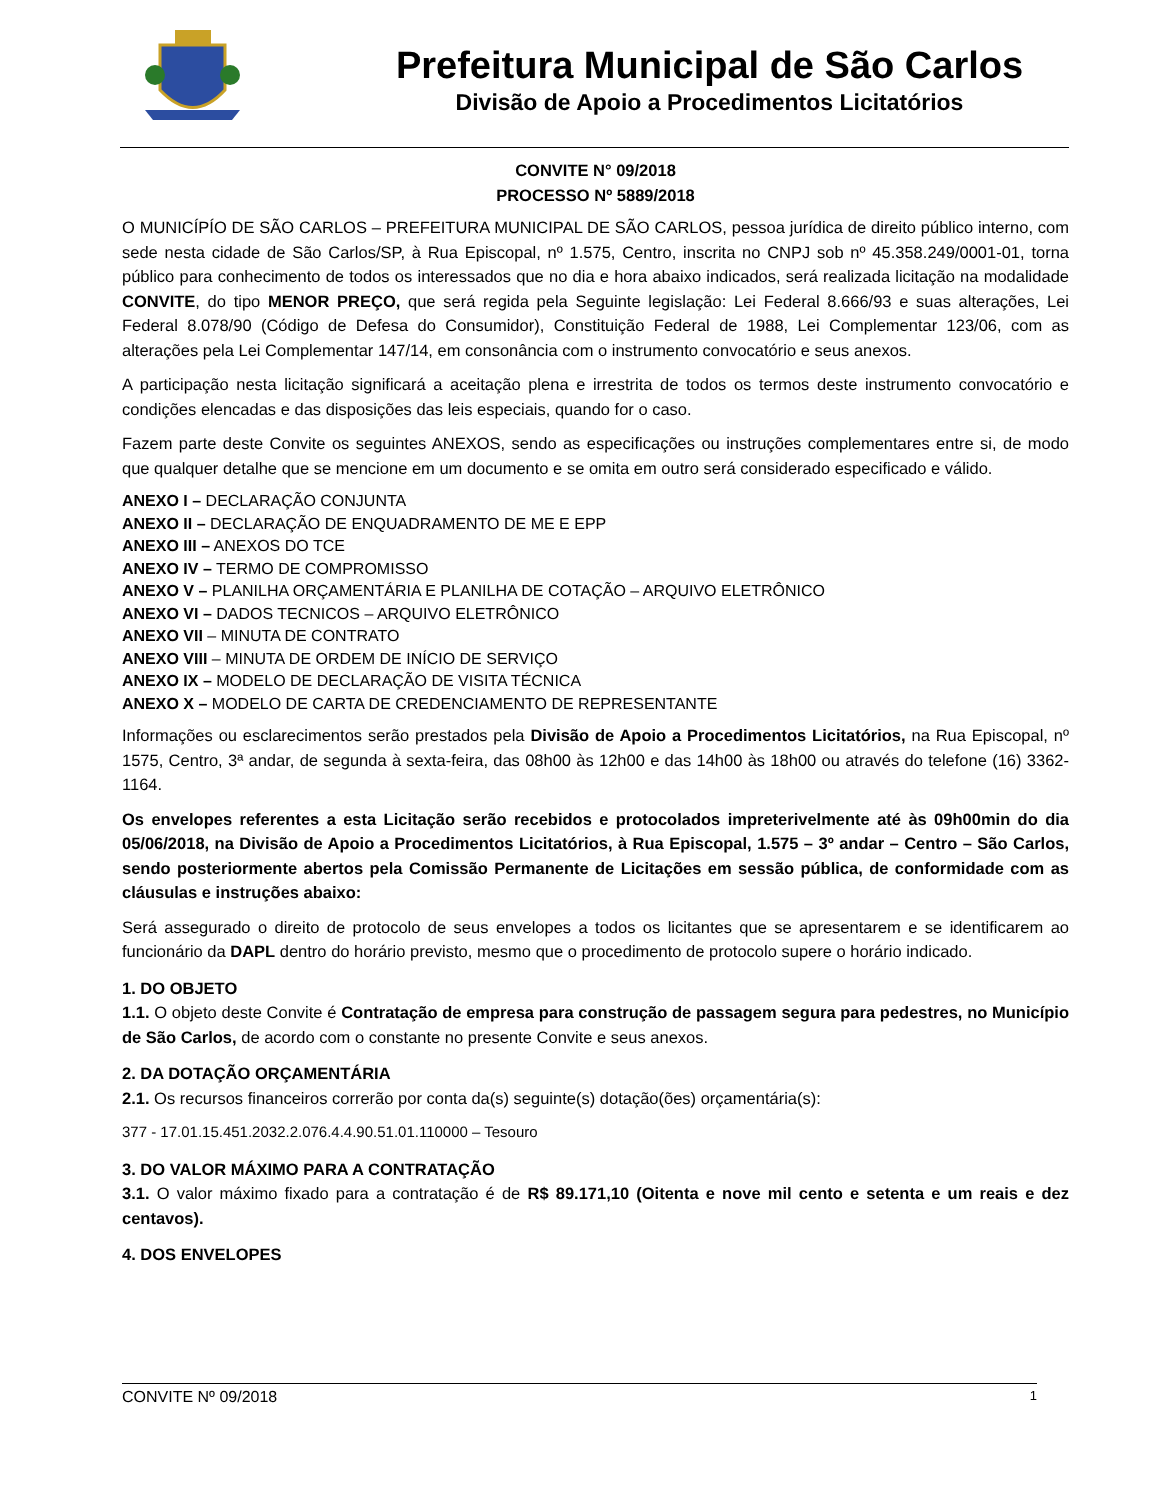Prefeitura Municipal de São Carlos
Divisão de Apoio a Procedimentos Licitatórios
CONVITE N° 09/2018
PROCESSO Nº 5889/2018
O MUNICÍPÍO DE SÃO CARLOS – PREFEITURA MUNICIPAL DE SÃO CARLOS, pessoa jurídica de direito público interno, com sede nesta cidade de São Carlos/SP, à Rua Episcopal, nº 1.575, Centro, inscrita no CNPJ sob nº 45.358.249/0001-01, torna público para conhecimento de todos os interessados que no dia e hora abaixo indicados, será realizada licitação na modalidade CONVITE, do tipo MENOR PREÇO, que será regida pela Seguinte legislação: Lei Federal 8.666/93 e suas alterações, Lei Federal 8.078/90 (Código de Defesa do Consumidor), Constituição Federal de 1988, Lei Complementar 123/06, com as alterações pela Lei Complementar 147/14, em consonância com o instrumento convocatório e seus anexos.
A participação nesta licitação significará a aceitação plena e irrestrita de todos os termos deste instrumento convocatório e condições elencadas e das disposições das leis especiais, quando for o caso.
Fazem parte deste Convite os seguintes ANEXOS, sendo as especificações ou instruções complementares entre si, de modo que qualquer detalhe que se mencione em um documento e se omita em outro será considerado especificado e válido.
ANEXO I – DECLARAÇÃO CONJUNTA
ANEXO II – DECLARAÇÃO DE ENQUADRAMENTO DE ME E EPP
ANEXO III – ANEXOS DO TCE
ANEXO IV – TERMO DE COMPROMISSO
ANEXO V – PLANILHA ORÇAMENTÁRIA E PLANILHA DE COTAÇÃO – ARQUIVO ELETRÔNICO
ANEXO VI – DADOS TECNICOS – ARQUIVO ELETRÔNICO
ANEXO VII – MINUTA DE CONTRATO
ANEXO VIII – MINUTA DE ORDEM DE INÍCIO DE SERVIÇO
ANEXO IX – MODELO DE DECLARAÇÃO DE VISITA TÉCNICA
ANEXO X – MODELO DE CARTA DE CREDENCIAMENTO DE REPRESENTANTE
Informações ou esclarecimentos serão prestados pela Divisão de Apoio a Procedimentos Licitatórios, na Rua Episcopal, nº 1575, Centro, 3ª andar, de segunda à sexta-feira, das 08h00 às 12h00 e das 14h00 às 18h00 ou através do telefone (16) 3362-1164.
Os envelopes referentes a esta Licitação serão recebidos e protocolados impreterivelmente até às 09h00min do dia 05/06/2018, na Divisão de Apoio a Procedimentos Licitatórios, à Rua Episcopal, 1.575 – 3º andar – Centro – São Carlos, sendo posteriormente abertos pela Comissão Permanente de Licitações em sessão pública, de conformidade com as cláusulas e instruções abaixo:
Será assegurado o direito de protocolo de seus envelopes a todos os licitantes que se apresentarem e se identificarem ao funcionário da DAPL dentro do horário previsto, mesmo que o procedimento de protocolo supere o horário indicado.
1. DO OBJETO
1.1. O objeto deste Convite é Contratação de empresa para construção de passagem segura para pedestres, no Município de São Carlos, de acordo com o constante no presente Convite e seus anexos.
2. DA DOTAÇÃO ORÇAMENTÁRIA
2.1. Os recursos financeiros correrão por conta da(s) seguinte(s) dotação(ões) orçamentária(s):
377 - 17.01.15.451.2032.2.076.4.4.90.51.01.110000 – Tesouro
3. DO VALOR MÁXIMO PARA A CONTRATAÇÃO
3.1. O valor máximo fixado para a contratação é de R$ 89.171,10 (Oitenta e nove mil cento e setenta e um reais e dez centavos).
4. DOS ENVELOPES
CONVITE Nº 09/2018 1